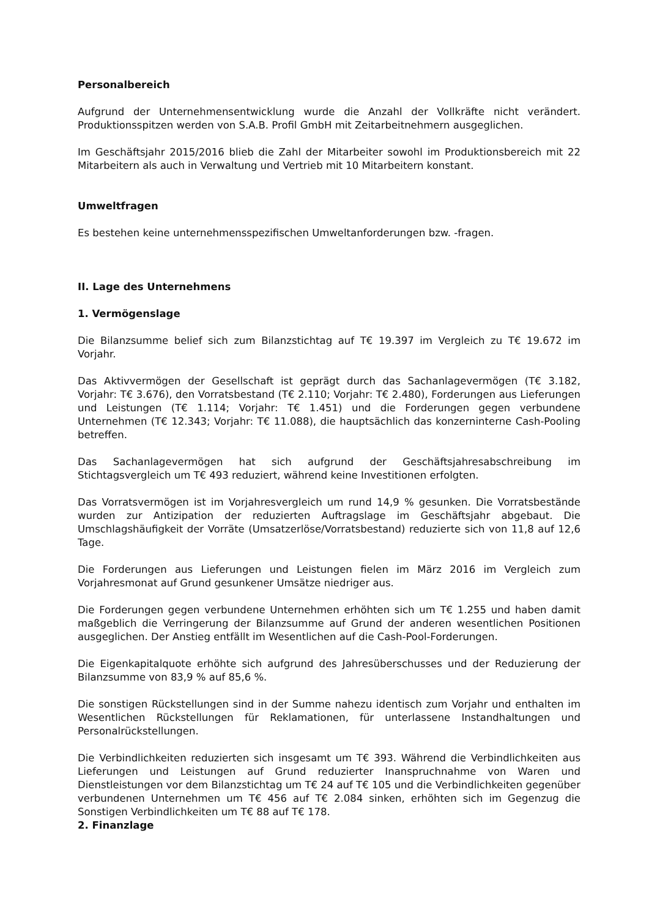Personalbereich
Aufgrund der Unternehmensentwicklung wurde die Anzahl der Vollkräfte nicht verändert. Produktionsspitzen werden von S.A.B. Profil GmbH mit Zeitarbeitnehmern ausgeglichen.
Im Geschäftsjahr 2015/2016 blieb die Zahl der Mitarbeiter sowohl im Produktionsbereich mit 22 Mitarbeitern als auch in Verwaltung und Vertrieb mit 10 Mitarbeitern konstant.
Umweltfragen
Es bestehen keine unternehmensspezifischen Umweltanforderungen bzw. -fragen.
II. Lage des Unternehmens
1. Vermögenslage
Die Bilanzsumme belief sich zum Bilanzstichtag auf T€ 19.397 im Vergleich zu T€ 19.672 im Vorjahr.
Das Aktivvermögen der Gesellschaft ist geprägt durch das Sachanlagevermögen (T€ 3.182, Vorjahr: T€ 3.676), den Vorratsbestand (T€ 2.110; Vorjahr: T€ 2.480), Forderungen aus Lieferungen und Leistungen (T€ 1.114; Vorjahr: T€ 1.451) und die Forderungen gegen verbundene Unternehmen (T€ 12.343; Vorjahr: T€ 11.088), die hauptsächlich das konzerninterne Cash-Pooling betreffen.
Das Sachanlagevermögen hat sich aufgrund der Geschäftsjahresabschreibung im Stichtagsvergleich um T€ 493 reduziert, während keine Investitionen erfolgten.
Das Vorratsvermögen ist im Vorjahresvergleich um rund 14,9 % gesunken. Die Vorratsbestände wurden zur Antizipation der reduzierten Auftragslage im Geschäftsjahr abgebaut. Die Umschlagshäufigkeit der Vorräte (Umsatzerlöse/Vorratsbestand) reduzierte sich von 11,8 auf 12,6 Tage.
Die Forderungen aus Lieferungen und Leistungen fielen im März 2016 im Vergleich zum Vorjahresmonat auf Grund gesunkener Umsätze niedriger aus.
Die Forderungen gegen verbundene Unternehmen erhöhten sich um T€ 1.255 und haben damit maßgeblich die Verringerung der Bilanzsumme auf Grund der anderen wesentlichen Positionen ausgeglichen. Der Anstieg entfällt im Wesentlichen auf die Cash-Pool-Forderungen.
Die Eigenkapitalquote erhöhte sich aufgrund des Jahresüberschusses und der Reduzierung der Bilanzsumme von 83,9 % auf 85,6 %.
Die sonstigen Rückstellungen sind in der Summe nahezu identisch zum Vorjahr und enthalten im Wesentlichen Rückstellungen für Reklamationen, für unterlassene Instandhaltungen und Personalrückstellungen.
Die Verbindlichkeiten reduzierten sich insgesamt um T€ 393. Während die Verbindlichkeiten aus Lieferungen und Leistungen auf Grund reduzierter Inanspruchnahme von Waren und Dienstleistungen vor dem Bilanzstichtag um T€ 24 auf T€ 105 und die Verbindlichkeiten gegenüber verbundenen Unternehmen um T€ 456 auf T€ 2.084 sinken, erhöhten sich im Gegenzug die Sonstigen Verbindlichkeiten um T€ 88 auf T€ 178.
2. Finanzlage